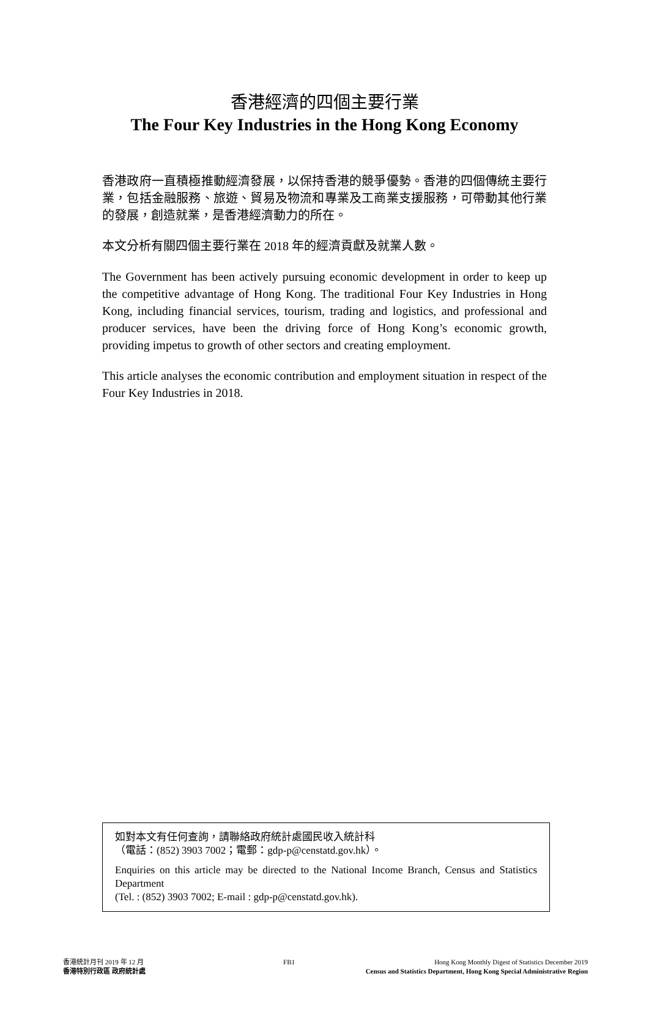香港經濟的四個主要行業
The Four Key Industries in the Hong Kong Economy
香港政府一直積極推動經濟發展，以保持香港的競爭優勢。香港的四個傳統主要行業，包括金融服務、旅遊、貿易及物流和專業及工商業支援服務，可帶動其他行業的發展，創造就業，是香港經濟動力的所在。
本文分析有關四個主要行業在 2018 年的經濟貢獻及就業人數。
The Government has been actively pursuing economic development in order to keep up the competitive advantage of Hong Kong. The traditional Four Key Industries in Hong Kong, including financial services, tourism, trading and logistics, and professional and producer services, have been the driving force of Hong Kong’s economic growth, providing impetus to growth of other sectors and creating employment.
This article analyses the economic contribution and employment situation in respect of the Four Key Industries in 2018.
如對本文有任何查詢，請聯絡政府統計處國民收入統計科
（電話：(852) 3903 7002；電郵：gdp-p@censtatd.gov.hk）。
Enquiries on this article may be directed to the National Income Branch, Census and Statistics Department
(Tel. : (852) 3903 7002; E-mail : gdp-p@censtatd.gov.hk).
香港統計月刊 2019 年 12 月 FB1 Hong Kong Monthly Digest of Statistics December 2019
香港特別行政區 政府統計處 Census and Statistics Department, Hong Kong Special Administrative Region